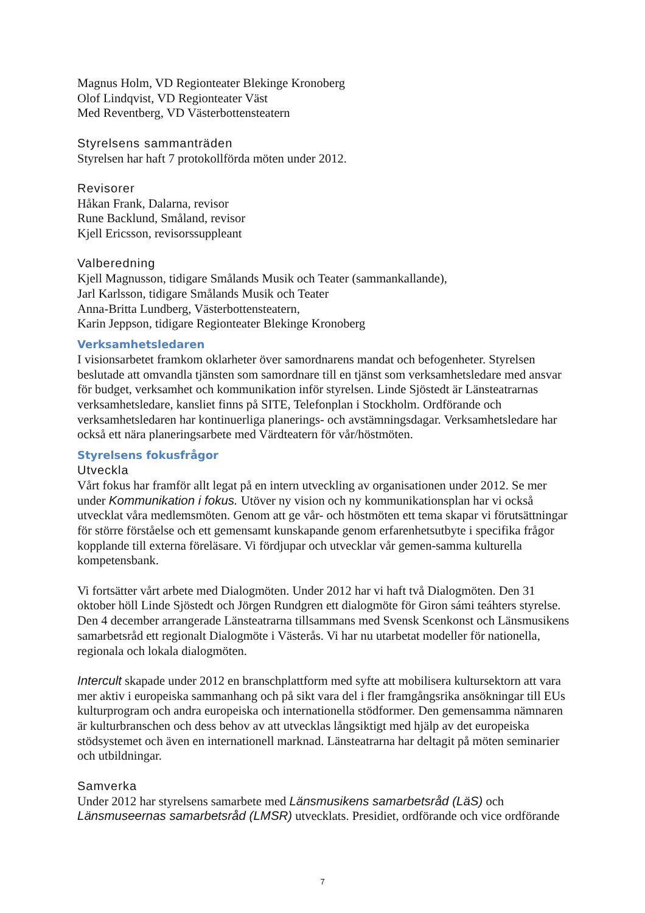Magnus Holm, VD Regionteater Blekinge Kronoberg
Olof Lindqvist, VD Regionteater Väst
Med Reventberg, VD Västerbottensteatern
Styrelsens sammanträden
Styrelsen har haft 7 protokollförda möten under 2012.
Revisorer
Håkan Frank, Dalarna, revisor
Rune Backlund, Småland, revisor
Kjell Ericsson, revisorssuppleant
Valberedning
Kjell Magnusson, tidigare Smålands Musik och Teater (sammankallande),
Jarl Karlsson, tidigare Smålands Musik och Teater
Anna-Britta Lundberg, Västerbottensteatern,
Karin Jeppson, tidigare Regionteater Blekinge Kronoberg
Verksamhetsledaren
I visionsarbetet framkom oklarheter över samordnarens mandat och befogenheter. Styrelsen beslutade att omvandla tjänsten som samordnare till en tjänst som verksamhetsledare med ansvar för budget, verksamhet och kommunikation inför styrelsen. Linde Sjöstedt är Länsteatrarnas verksamhetsledare, kansliet finns på SITE, Telefonplan i Stockholm. Ordförande och verksamhetsledaren har kontinuerliga planerings- och avstämningsdagar. Verksamhetsledare har också ett nära planeringsarbete med Värdteatern för vår/höstmöten.
Styrelsens fokusfrågor
Utveckla
Vårt fokus har framför allt legat på en intern utveckling av organisationen under 2012. Se mer under Kommunikation i fokus. Utöver ny vision och ny kommunikationsplan har vi också utvecklat våra medlemsmöten. Genom att ge vår- och höstmöten ett tema skapar vi förutsättningar för större förståelse och ett gemensamt kunskapande genom erfarenhetsutbyte i specifika frågor kopplande till externa föreläsare. Vi fördjupar och utvecklar vår gemen-samma kulturella kompetensbank.
Vi fortsätter vårt arbete med Dialogmöten. Under 2012 har vi haft två Dialogmöten. Den 31 oktober höll Linde Sjöstedt och Jörgen Rundgren ett dialogmöte för Giron sámi teáhters styrelse. Den 4 december arrangerade Länsteatrarna tillsammans med Svensk Scenkonst och Länsmusikens samarbetsråd ett regionalt Dialogmöte i Västerås. Vi har nu utarbetat modeller för nationella, regionala och lokala dialogmöten.
Intercult skapade under 2012 en branschplattform med syfte att mobilisera kultursektorn att vara mer aktiv i europeiska sammanhang och på sikt vara del i fler framgångsrika ansökningar till EUs kulturprogram och andra europeiska och internationella stödformer. Den gemensamma nämnaren är kulturbranschen och dess behov av att utvecklas långsiktigt med hjälp av det europeiska stödsystemet och även en internationell marknad. Länsteatrarna har deltagit på möten seminarier och utbildningar.
Samverka
Under 2012 har styrelsens samarbete med Länsmusikens samarbetsråd (LäS) och Länsmuseernas samarbetsråd (LMSR) utvecklats. Presidiet, ordförande och vice ordförande
7